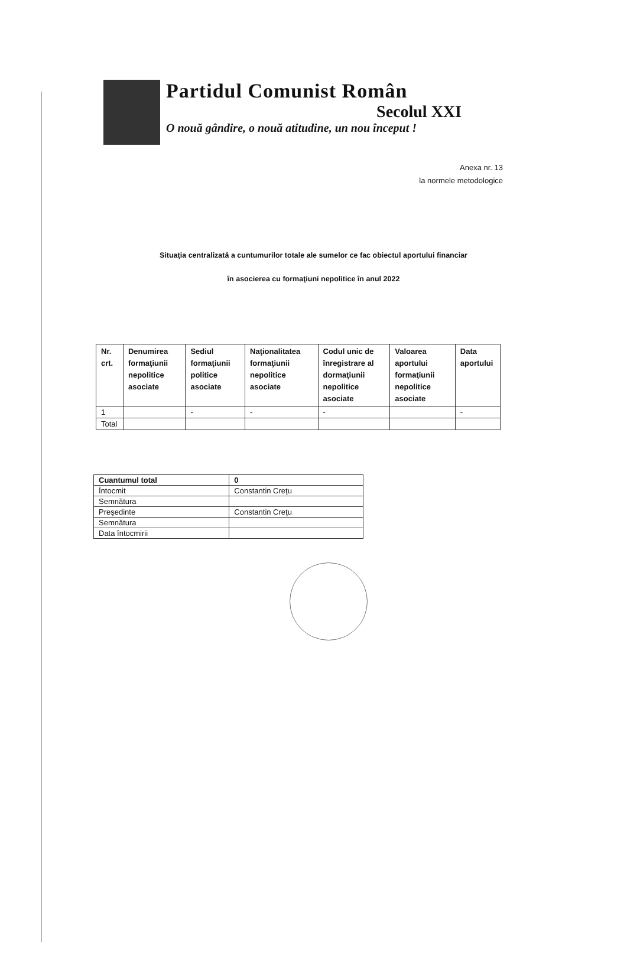Partidul Comunist Român
Secolul XXI
O nouă gândire, o nouă atitudine, un nou început !
Anexa nr. 13
la normele metodologice
Situaţia centralizată a cuntumurilor totale ale sumelor ce fac obiectul aportului financiar
în asocierea cu formaţiuni nepolitice în anul 2022
| Nr. crt. | Denumirea formaţiunii nepolitice asociate | Sediul formaţiunii politice asociate | Naţionalitatea formaţiunii nepolitice asociate | Codul unic de înregistrare al dormaţiunii nepolitice asociate | Valoarea aportului formaţiunii nepolitice asociate | Data aportului |
| --- | --- | --- | --- | --- | --- | --- |
| 1 | | - | - | - | | - |
| Total | | | | | | |
| Cuantumul total | 0 |
| Întocmit | Constantin Creţu |
| Semnătura | |
| Preşedinte | Constantin Creţu |
| Semnătura | |
| Data întocmirii | |